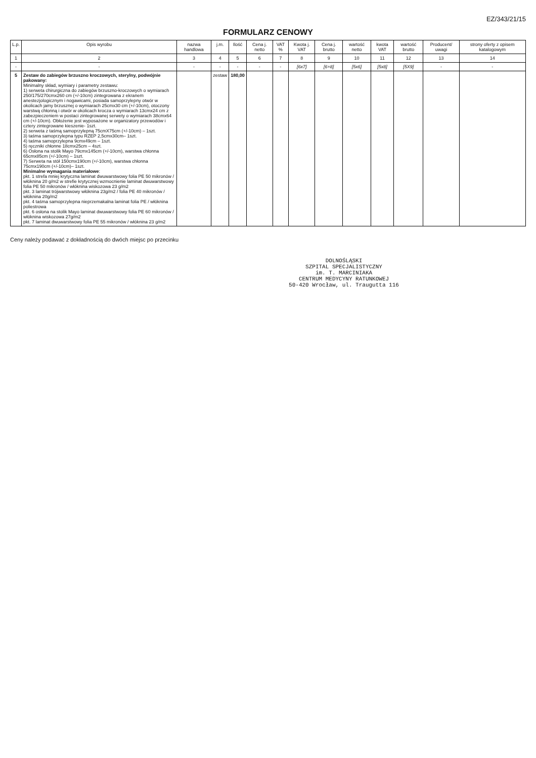EZ/343/21/15
FORMULARZ CENOWY
| L.p. | Opis wyrobu | nazwa handlowa | j.m. | Ilość | Cena j. netto | VAT % | Kwota j. VAT | Cena j. brutto | wartość netto | kwota VAT | wartość brutto | Producent/ uwagi | strony oferty z opisem katalogowym |
| --- | --- | --- | --- | --- | --- | --- | --- | --- | --- | --- | --- | --- | --- |
| 1 | 2 | 3 | 4 | 5 | 6 | 7 | 8 | 9 | 10 | 11 | 12 | 13 | 14 |
| - | - | - | - | - | - | - | [6x7] | [6+8] | [5x6] | [5x8] | [5X9] | - | - |
| 5 | Zestaw do zabiegów brzuszno kroczowych, sterylny, podwójnie pakowany: Minimalny skład, wymiary i parametry zestawu: 1) serweta chirurgiczna do zabiegów brzuszno-kroczowych o wymiarach 250/175/270cmx260 cm (+/-10cm) zintegrowana z ekranem anestezjologicznym i nogawicami, posiada samoprzylepny otwór w okolicach jamy brzusznej o wymiarach 25cmx30 cm (+/-10cm), otoczony warstwą chłonną i otwór w okolicach krocza o wymiarach 13cmx24 cm z zabezpieczeniem w postaci zintegrowanej serwety o wymiarach 38cmx64 cm (+/-10cm). Obłożenie jest wyposażone w organizatory przewodów i cztery zintegrowane kieszenie- 1szt. 2) serweta z taśmą samoprzylepną 75cmX75cm (+/-10cm) – 1szt. 3) taśma samoprzylepna typu RZEP 2,5cmx30cm– 1szt. 4) taśma samoprzylepna 9cmx49cm – 1szt. 5) ręczniki chłonne 18cmx25cm – 4szt. 6) Osłona na stolik Mayo 79cmx145cm (+/-10cm), warstwa chłonna 65cmx85cm (+/-10cm) – 1szt. 7) Serweta na stół 150cmx190cm (+/-10cm), warstwa chłonna 75cmx190cm (+/-10cm)– 1szt. Minimalne wymagania materiałowe : pkt. 1 strefa mniej krytyczna laminat dwuwarstwowy folia PE 50 mikronów / włóknina 20 g/m2 w strefie krytycznej wzmocnienie laminat dwuwarstwowy folia PE 50 mikronów / włóknina wiskozowa 23 g/m2 pkt. 3 laminat trójwarstwowy włóknina 23g/m2 / folia PE 40 mikronów / włóknina 20g/m2 pkt. 4 taśma samoprzylepna nieprzemakalna laminat folia PE / włóknina poliestrowa pkt. 6 osłona na stolik Mayo laminat dwuwarstwowy folia PE 60 mikronów / włóknina wiskozowa 27g/m2 pkt. 7 laminat dwuwarstwowy folia PE 55 mikronów / włóknina 23 g/m2 | | zestaw | 180,00 | | | | | | | | | |
Ceny należy podawać z dokładnością do dwóch miejsc po przecinku
DOLNOŚLĄSKI
SZPITAL SPECJALISTYCZNY
im. T. MARCINIAKA
CENTRUM MEDYCYNY RATUNKOWEJ
50-420 Wrocław, ul. Traugutta 116